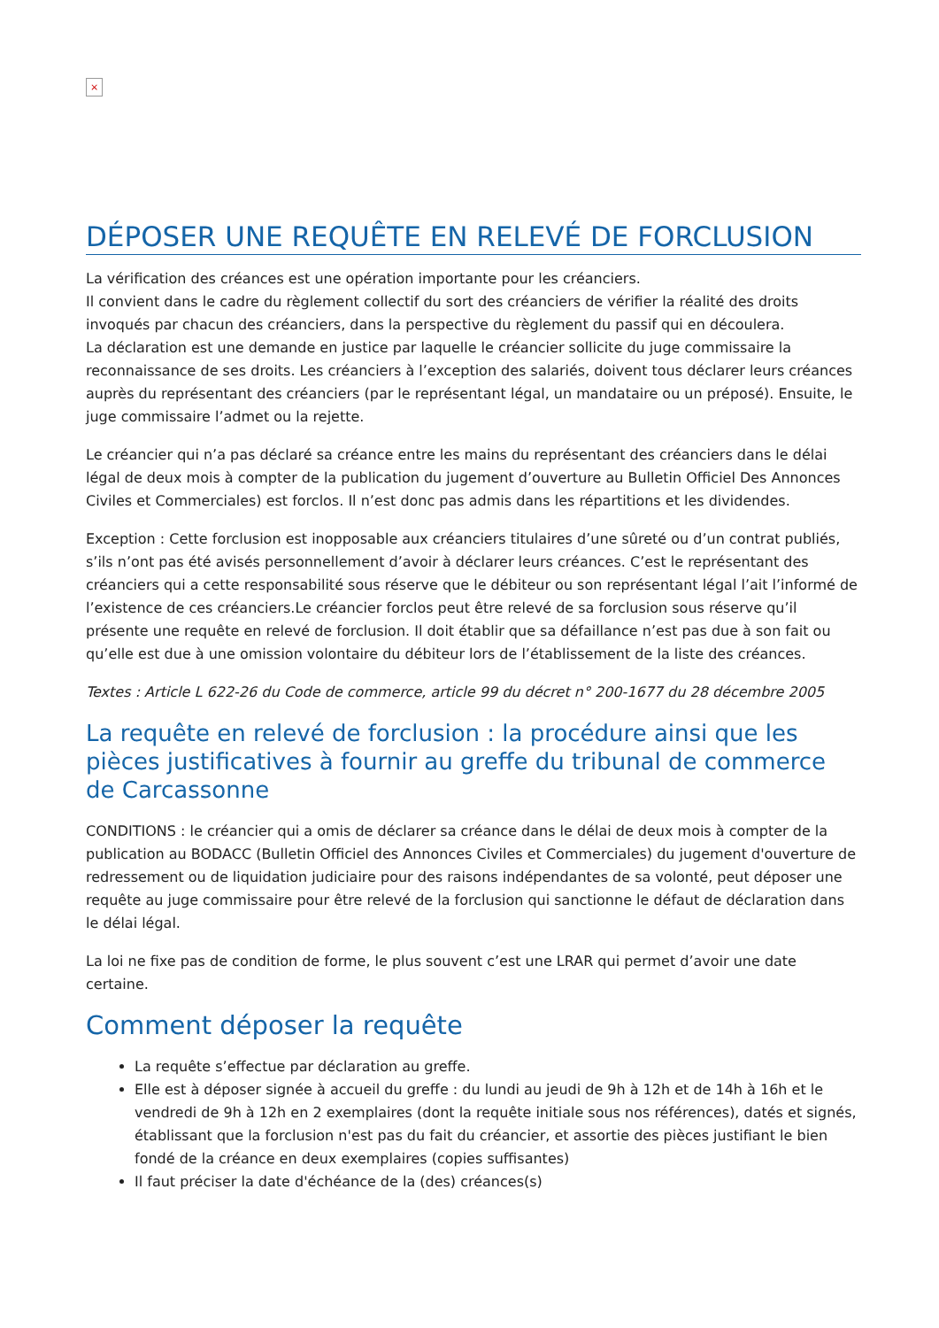×
DÉPOSER UNE REQUÊTE EN RELEVÉ DE FORCLUSION
La vérification des créances est une opération importante pour les créanciers.
Il convient dans le cadre du règlement collectif du sort des créanciers de vérifier la réalité des droits invoqués par chacun des créanciers, dans la perspective du règlement du passif qui en découlera.
La déclaration est une demande en justice par laquelle le créancier sollicite du juge commissaire la reconnaissance de ses droits. Les créanciers à l’exception des salariés, doivent tous déclarer leurs créances auprès du représentant des créanciers (par le représentant légal, un mandataire ou un préposé). Ensuite, le juge commissaire l’admet ou la rejette.
Le créancier qui n’a pas déclaré sa créance entre les mains du représentant des créanciers dans le délai légal de deux mois à compter de la publication du jugement d’ouverture au Bulletin Officiel Des Annonces Civiles et Commerciales) est forclos. Il n’est donc pas admis dans les répartitions et les dividendes.
Exception : Cette forclusion est inopposable aux créanciers titulaires d’une sûreté ou d’un contrat publiés, s’ils n’ont pas été avisés personnellement d’avoir à déclarer leurs créances. C’est le représentant des créanciers qui a cette responsabilité sous réserve que le débiteur ou son représentant légal l’ait l’informé de l’existence de ces créanciers.Le créancier forclos peut être relevé de sa forclusion sous réserve qu’il présente une requête en relevé de forclusion. Il doit établir que sa défaillance n’est pas due à son fait ou qu’elle est due à une omission volontaire du débiteur lors de l’établissement de la liste des créances.
Textes : Article L 622-26 du Code de commerce, article 99 du décret n° 200-1677 du 28 décembre 2005
La requête en relevé de forclusion : la procédure ainsi que les pièces justificatives à fournir au greffe du tribunal de commerce de Carcassonne
CONDITIONS : le créancier qui a omis de déclarer sa créance dans le délai de deux mois à compter de la publication au BODACC (Bulletin Officiel des Annonces Civiles et Commerciales) du jugement d'ouverture de redressement ou de liquidation judiciaire pour des raisons indépendantes de sa volonté, peut déposer une requête au juge commissaire pour être relevé de la forclusion qui sanctionne le défaut de déclaration dans le délai légal.
La loi ne fixe pas de condition de forme, le plus souvent c’est une LRAR qui permet d’avoir une date certaine.
Comment déposer la requête
La requête s’effectue par déclaration au greffe.
Elle est à déposer signée à accueil du greffe : du lundi au jeudi de 9h à 12h et de 14h à 16h et le vendredi de 9h à 12h en 2 exemplaires (dont la requête initiale sous nos références), datés et signés, établissant que la forclusion n'est pas du fait du créancier, et assortie des pièces justifiant le bien fondé de la créance en deux exemplaires (copies suffisantes)
Il faut préciser la date d'échéance de la (des) créances(s)